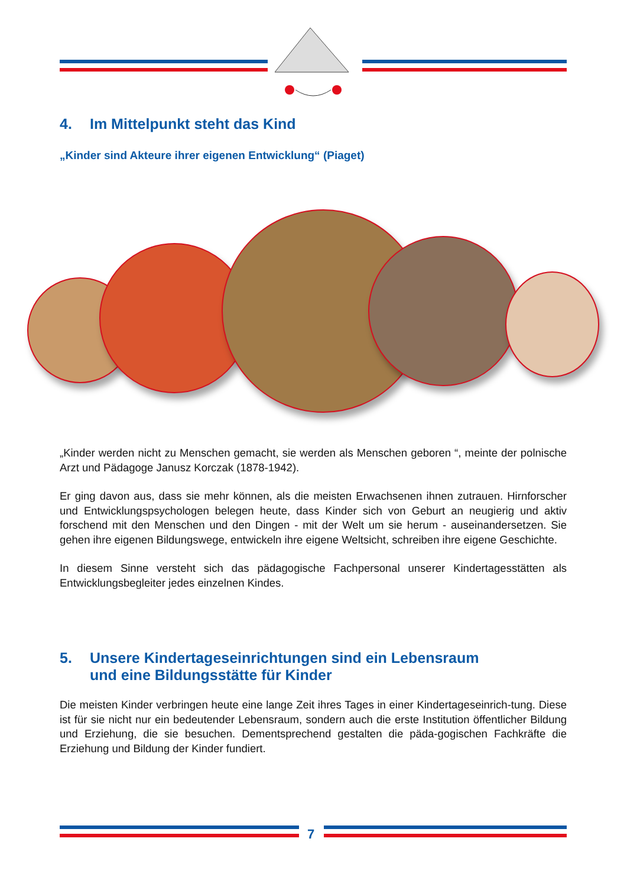4. Im Mittelpunkt steht das Kind
„Kinder sind Akteure ihrer eigenen Entwicklung“ (Piaget)
„Kinder werden nicht zu Menschen gemacht, sie werden als Menschen geboren “, meinte der polnische Arzt und Pädagoge Janusz Korczak (1878-1942).
Er ging davon aus, dass sie mehr können, als die meisten Erwachsenen ihnen zutrauen. Hirnforscher und Entwicklungspsychologen belegen heute, dass Kinder sich von Geburt an neugierig und aktiv forschend mit den Menschen und den Dingen - mit der Welt um sie herum - auseinandersetzen. Sie gehen ihre eigenen Bildungswege, entwickeln ihre eigene Weltsicht, schreiben ihre eigene Geschichte.
In diesem Sinne versteht sich das pädagogische Fachpersonal unserer Kindertagesstätten als Entwicklungsbegleiter jedes einzelnen Kindes.
5. Unsere Kindertageseinrichtungen sind ein Lebensraum
und eine Bildungsstätte für Kinder
Die meisten Kinder verbringen heute eine lange Zeit ihres Tages in einer Kindertageseinrich-tung. Diese ist für sie nicht nur ein bedeutender Lebensraum, sondern auch die erste Institution öffentlicher Bildung und Erziehung, die sie besuchen. Dementsprechend gestalten die päda-gogischen Fachkräfte die Erziehung und Bildung der Kinder fundiert.
7